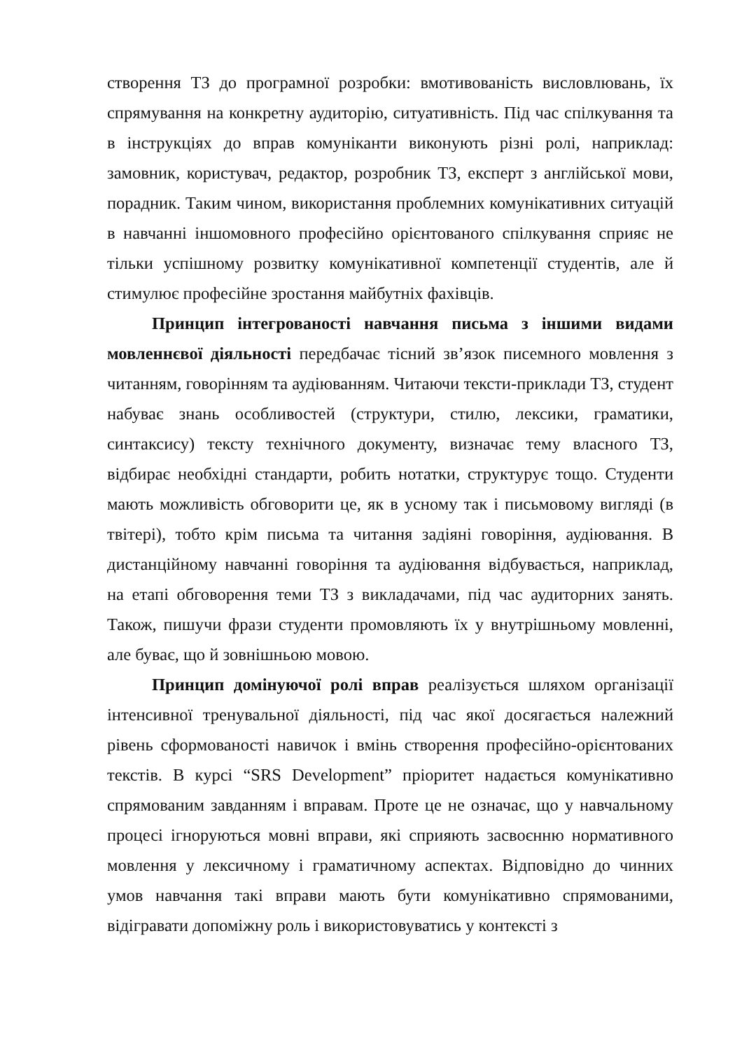створення ТЗ до програмної розробки: вмотивованість висловлювань, їх спрямування на конкретну аудиторію, ситуативність. Під час спілкування та в інструкціях до вправ комуніканти виконують різні ролі, наприклад: замовник, користувач, редактор, розробник ТЗ, експерт з англійської мови, порадник. Таким чином, використання проблемних комунікативних ситуацій в навчанні іншомовного професійно орієнтованого спілкування сприяє не тільки успішному розвитку комунікативної компетенції студентів, але й стимулює професійне зростання майбутніх фахівців.
Принцип інтегрованості навчання письма з іншими видами мовленнєвої діяльності передбачає тісний зв’язок писемного мовлення з читанням, говорінням та аудіюванням. Читаючи тексти-приклади ТЗ, студент набуває знань особливостей (структури, стилю, лексики, граматики, синтаксису) тексту технічного документу, визначає тему власного ТЗ, відбирає необхідні стандарти, робить нотатки, структурує тощо. Студенти мають можливість обговорити це, як в усному так і письмовому вигляді (в твітері), тобто крім письма та читання задіяні говоріння, аудіювання. В дистанційному навчанні говоріння та аудіювання відбувається, наприклад, на етапі обговорення теми ТЗ з викладачами, під час аудиторних занять. Також, пишучи фрази студенти промовляють їх у внутрішньому мовленні, але буває, що й зовнішньою мовою.
Принцип домінуючої ролі вправ реалізується шляхом організації інтенсивної тренувальної діяльності, під час якої досягається належний рівень сформованості навичок і вмінь створення професійно-орієнтованих текстів. В курсі “SRS Development” пріоритет надається комунікативно спрямованим завданням і вправам. Проте це не означає, що у навчальному процесі ігноруються мовні вправи, які сприяють засвоєнню нормативного мовлення у лексичному і граматичному аспектах. Відповідно до чинних умов навчання такі вправи мають бути комунікативно спрямованими, відігравати допоміжну роль і використовуватись у контексті з